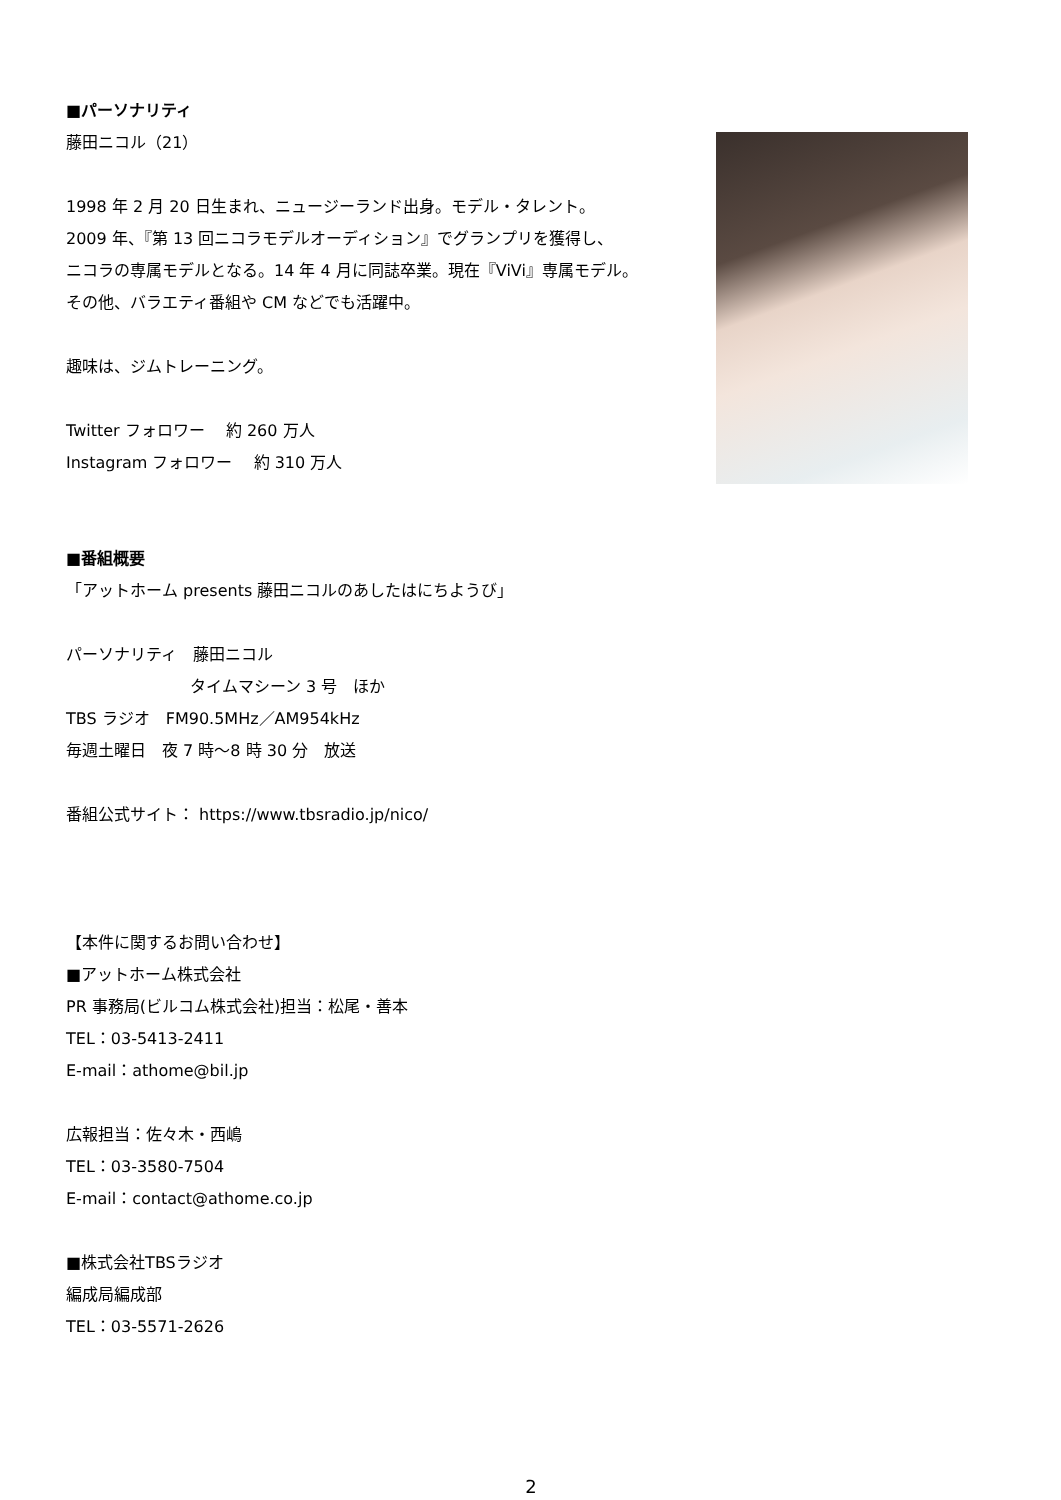■パーソナリティ
藤田ニコル（21）
1998 年 2 月 20 日生まれ、ニュージーランド出身。モデル・タレント。
2009 年、『第 13 回ニコラモデルオーディション』でグランプリを獲得し、
ニコラの専属モデルとなる。14 年 4 月に同誌卒業。現在『ViVi』専属モデル。
その他、バラエティ番組や CM などでも活躍中。
趣味は、ジムトレーニング。
Twitter フォロワー　 約 260 万人
Instagram フォロワー　 約 310 万人
■番組概要
「アットホーム presents 藤田ニコルのあしたはにちようび」
パーソナリティ　藤田ニコル
タイムマシーン 3 号　ほか
TBS ラジオ　FM90.5MHz／AM954kHz
毎週土曜日　夜 7 時～8 時 30 分　放送
番組公式サイト： https://www.tbsradio.jp/nico/
【本件に関するお問い合わせ】
■アットホーム株式会社
PR 事務局(ビルコム株式会社)担当：松尾・善本
TEL：03-5413-2411
E-mail：athome@bil.jp
広報担当：佐々木・西嶋
TEL：03-3580-7504
E-mail：contact@athome.co.jp
■株式会社TBSラジオ
編成局編成部
TEL：03-5571-2626
2